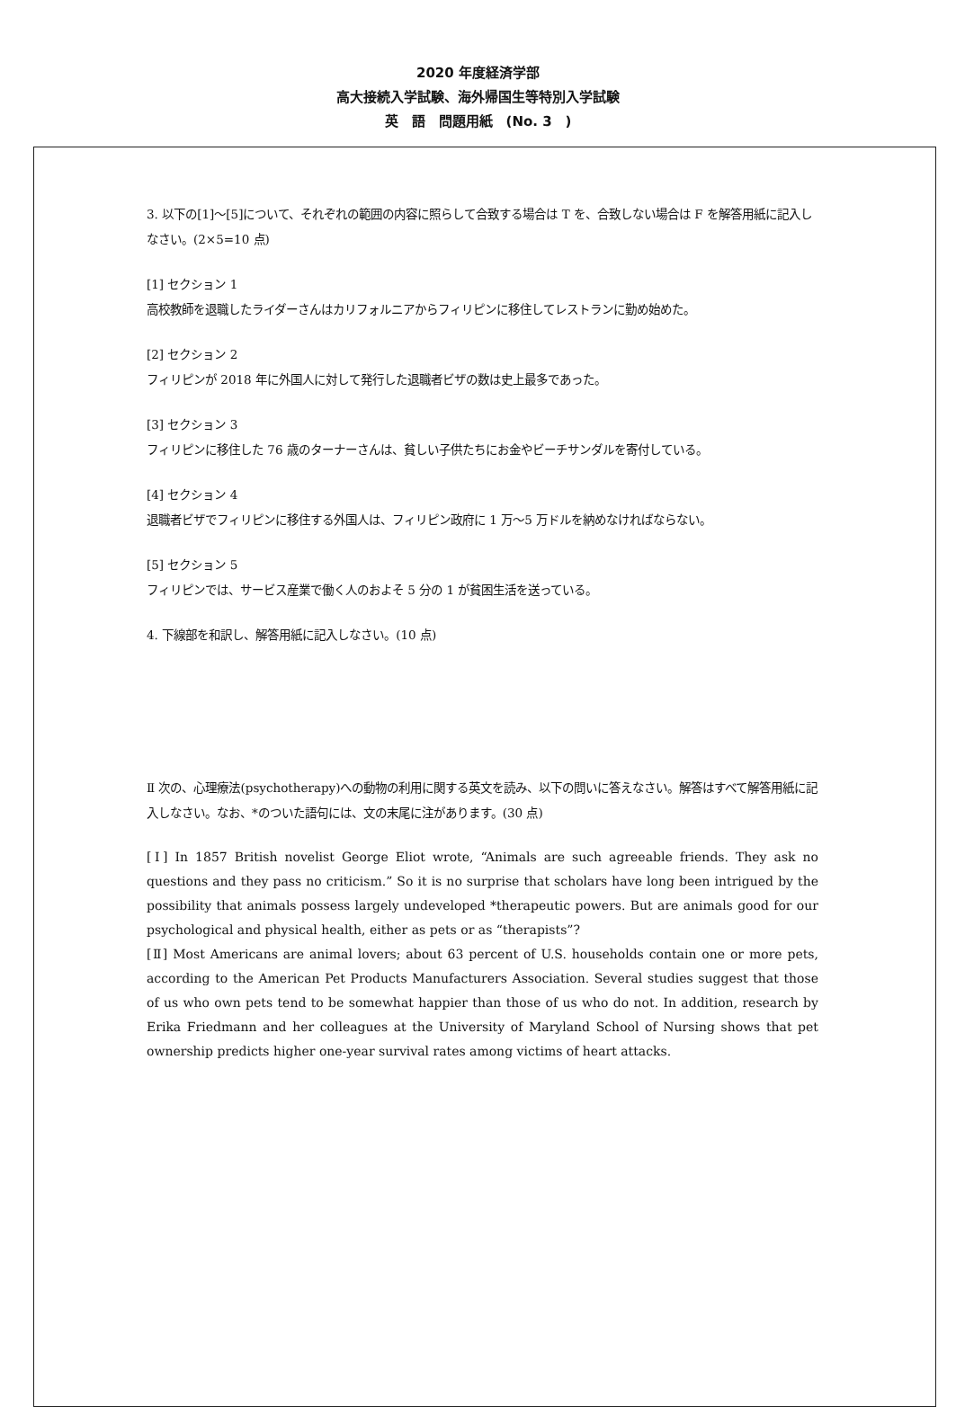2020 年度経済学部
高大接続入学試験、海外帰国生等特別入学試験
英　語　問題用紙　(No. 3　)
3. 以下の[1]～[5]について、それぞれの範囲の内容に照らして合致する場合は T を、合致しない場合は F を解答用紙に記入しなさい。(2×5=10 点)
[1] セクション 1
高校教師を退職したライダーさんはカリフォルニアからフィリピンに移住してレストランに勤め始めた。
[2] セクション 2
フィリピンが 2018 年に外国人に対して発行した退職者ビザの数は史上最多であった。
[3] セクション 3
フィリピンに移住した 76 歳のターナーさんは、貧しい子供たちにお金やビーチサンダルを寄付している。
[4] セクション 4
退職者ビザでフィリピンに移住する外国人は、フィリピン政府に 1 万～5 万ドルを納めなければならない。
[5] セクション 5
フィリピンでは、サービス産業で働く人のおよそ 5 分の 1 が貧困生活を送っている。
4. 下線部を和訳し、解答用紙に記入しなさい。(10 点)
Ⅱ 次の、心理療法(psychotherapy)への動物の利用に関する英文を読み、以下の問いに答えなさい。解答はすべて解答用紙に記入しなさい。なお、*のついた語句には、文の末尾に注があります。(30 点)
[Ⅰ] In 1857 British novelist George Eliot wrote, “Animals are such agreeable friends. They ask no questions and they pass no criticism.” So it is no surprise that scholars have long been intrigued by the possibility that animals possess largely undeveloped *therapeutic powers. But are animals good for our psychological and physical health, either as pets or as “therapists”?
[Ⅱ] Most Americans are animal lovers; about 63 percent of U.S. households contain one or more pets, according to the American Pet Products Manufacturers Association. Several studies suggest that those of us who own pets tend to be somewhat happier than those of us who do not. In addition, research by Erika Friedmann and her colleagues at the University of Maryland School of Nursing shows that pet ownership predicts higher one-year survival rates among victims of heart attacks.